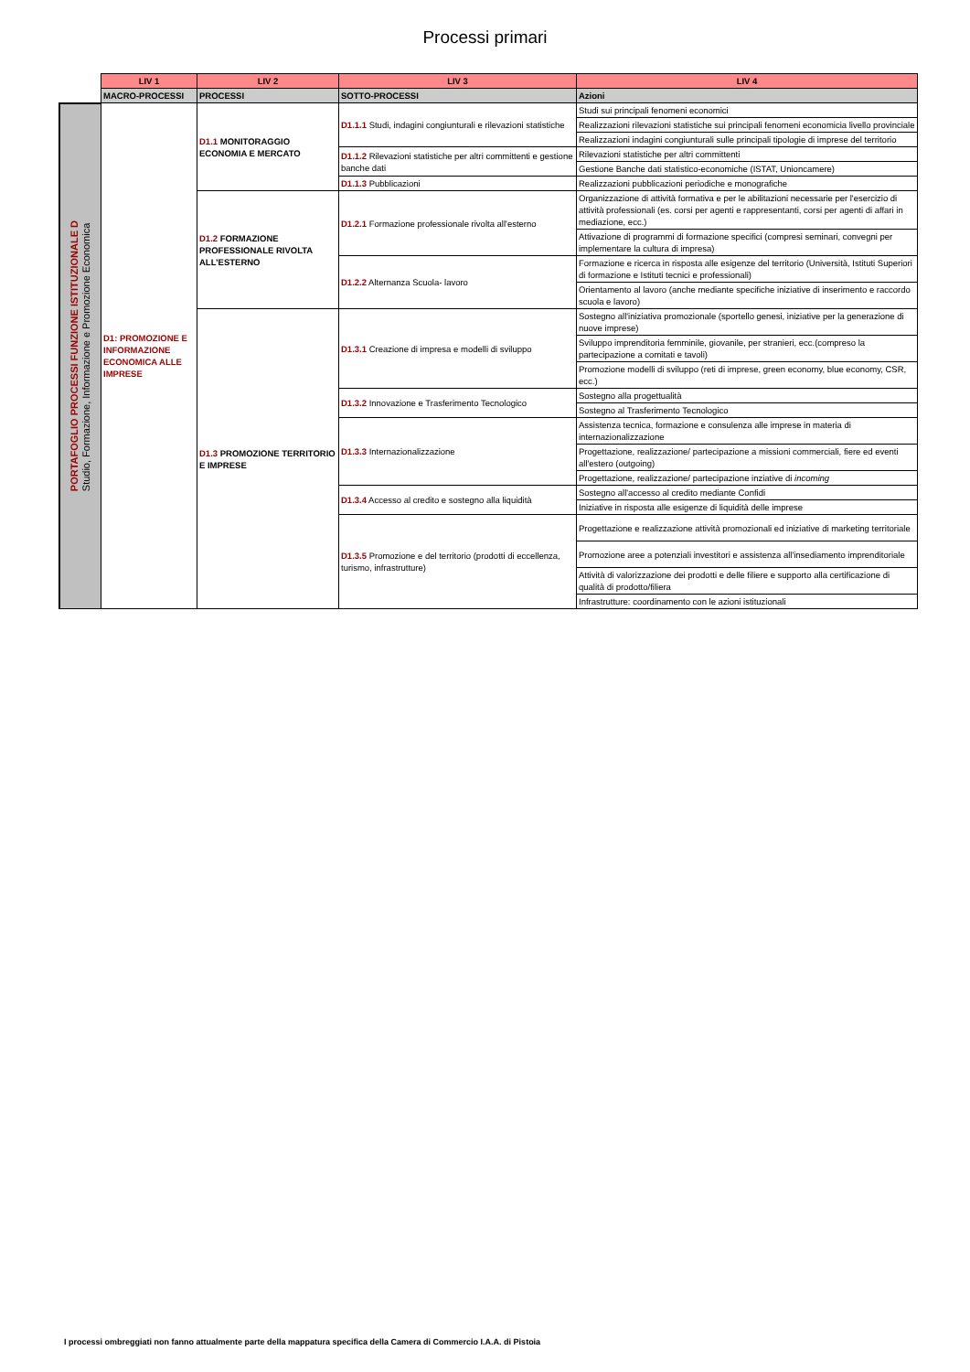Processi primari
| | LIV 1 | LIV 2 | LIV 3 | LIV 4 |
| | MACRO-PROCESSI | PROCESSI | SOTTO-PROCESSI | Azioni |
| PORTAFOGLIO PROCESSI FUNZIONE ISTITUZIONALE D Studio, Formazione, Informazione e Promozione Economica | D1: PROMOZIONE E INFORMAZIONE ECONOMICA ALLE IMPRESE | D1.1 MONITORAGGIO ECONOMIA E MERCATO | D1.1.1 Studi, indagini congiunturali e rilevazioni statistiche | Studi sui principali fenomeni economici |
| | | | | Realizzazioni rilevazioni statistiche sui principali fenomeni economicia livello provinciale |
| | | | | Realizzazioni indagini congiunturali sulle principali tipologie di imprese del territorio |
| | | | D1.1.2 Rilevazioni statistiche per altri committenti e gestione banche dati | Rilevazioni statistiche per altri committenti |
| | | | | Gestione Banche dati statistico-economiche (ISTAT, Unioncamere) |
| | | | D1.1.3 Pubblicazioni | Realizzazioni pubblicazioni periodiche e monografiche |
| | | D1.2 FORMAZIONE PROFESSIONALE RIVOLTA ALL’ESTERNO | D1.2.1 Formazione professionale rivolta all'esterno | Organizzazione di attività formativa e per le abilitazioni necessarie per l'esercizio di attività professionali (es. corsi per agenti e rappresentanti, corsi per agenti di affari in mediazione, ecc.) |
| | | | | Attivazione di programmi di formazione specifici (compresi seminari, convegni per implementare la cultura di impresa) |
| | | | D1.2.2 Alternanza Scuola- lavoro | Formazione e ricerca in risposta alle esigenze del territorio (Università, Istituti Superiori di formazione e Istituti tecnici e professionali) |
| | | | | Orientamento al lavoro (anche mediante specifiche iniziative di inserimento e raccordo scuola e lavoro) |
| | | D1.3 PROMOZIONE TERRITORIO E IMPRESE | D1.3.1 Creazione di impresa e modelli di sviluppo | Sostegno all'iniziativa promozionale (sportello genesi, iniziative per la generazione di nuove imprese) |
| | | | | Sviluppo imprenditoria femminile, giovanile, per stranieri, ecc.(compreso la partecipazione a comitati e tavoli) |
| | | | | Promozione modelli di sviluppo (reti di imprese, green economy, blue economy, CSR, ecc.) |
| | | | D1.3.2 Innovazione e Trasferimento Tecnologico | Sostegno alla progettualità |
| | | | | Sostegno al Trasferimento Tecnologico |
| | | | D1.3.3 Internazionalizzazione | Assistenza tecnica, formazione e consulenza alle imprese in materia di internazionalizzazione |
| | | | | Progettazione, realizzazione/ partecipazione a missioni commerciali, fiere ed eventi all'estero (outgoing) |
| | | | | Progettazione, realizzazione/ partecipazione inziative di incoming |
| | | | D1.3.4 Accesso al credito e sostegno alla liquidità | Sostegno all'accesso al credito mediante Confidi |
| | | | | Iniziative in risposta alle esigenze di liquidità delle imprese |
| | | | D1.3.5 Promozione e del territorio (prodotti di eccellenza, turismo, infrastrutture) | Progettazione e realizzazione attività promozionali ed iniziative di marketing territoriale |
| | | | | Promozione aree a potenziali investitori e assistenza all'insediamento imprenditoriale |
| | | | | Attività di valorizzazione dei prodotti e delle filiere e supporto alla certificazione di qualità di prodotto/filiera |
| | | | | Infrastrutture: coordinamento con le azioni istituzionali |
I processi ombreggiati non fanno attualmente parte della mappatura specifica della Camera di Commercio I.A.A. di Pistoia